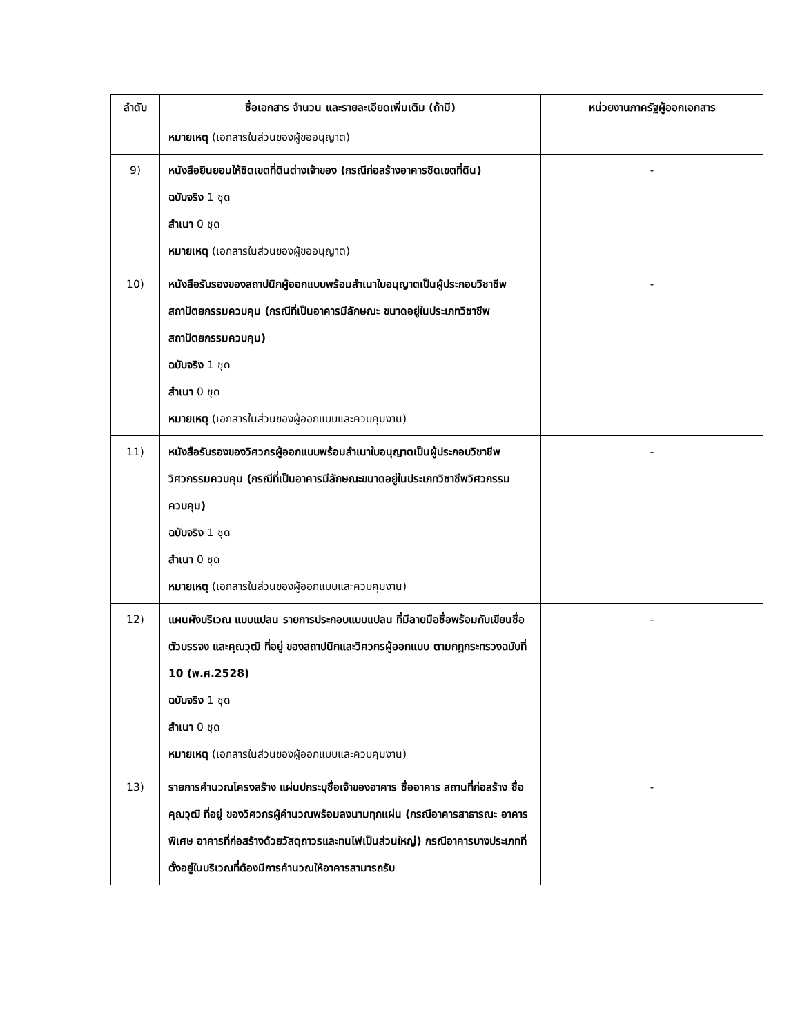| ลำดับ | ชื่อเอกสาร จำนวน และรายละเอียดเพิ่มเติม (ถ้ามี) | หน่วยงานภาครัฐผู้ออกเอกสาร |
| --- | --- | --- |
| | หมายเหตุ (เอกสารในส่วนของผู้ขออนุญาต) | |
| 9) | หนังสือยินยอมให้ชิดเขตที่ดินต่างเจ้าของ (กรณีก่อสร้างอาคารชิดเขตที่ดิน) ฉบับจริง 1 ชุด สำเนา 0 ชุด หมายเหตุ (เอกสารในส่วนของผู้ขออนุญาต) | - |
| 10) | หนังสือรับรองของสถาปนิกผู้ออกแบบพร้อมสำเนาใบอนุญาตเป็นผู้ประกอบวิชาชีพสถาปัตยกรรมควบคุม (กรณีที่เป็นอาคารมีลักษณะ ขนาดอยู่ในประเภทวิชาชีพสถาปัตยกรรมควบคุม) ฉบับจริง 1 ชุด สำเนา 0 ชุด หมายเหตุ (เอกสารในส่วนของผู้ออกแบบและควบคุมงาน) | - |
| 11) | หนังสือรับรองของวิศวกรผู้ออกแบบพร้อมสำเนาใบอนุญาตเป็นผู้ประกอบวิชาชีพวิศวกรรมควบคุม (กรณีที่เป็นอาคารมีลักษณะขนาดอยู่ในประเภทวิชาชีพวิศวกรรมควบคุม) ฉบับจริง 1 ชุด สำเนา 0 ชุด หมายเหตุ (เอกสารในส่วนของผู้ออกแบบและควบคุมงาน) | - |
| 12) | แผนผังบริเวณ แบบแปลน รายการประกอบแบบแปลน ที่มีลายมือชื่อพร้อมกับเขียนชื่อตัวบรรจง และคุณวุฒิ ที่อยู่ ของสถาปนิกและวิศวกรผู้ออกแบบ ตามกฎกระทรวงฉบับที่ 10 (พ.ศ.2528) ฉบับจริง 1 ชุด สำเนา 0 ชุด หมายเหตุ (เอกสารในส่วนของผู้ออกแบบและควบคุมงาน) | - |
| 13) | รายการคำนวณโครงสร้าง แผ่นปกระบุชื่อเจ้าของอาคาร ชื่ออาคาร สถานที่ก่อสร้าง ชื่อ คุณวุฒิ ที่อยู่ ของวิศวกรผู้คำนวณพร้อมลงนามทุกแผ่น (กรณีอาคารสาธารณะ อาคารพิเศษ อาคารที่ก่อสร้างด้วยวัสดุถาวรและทนไฟเป็นส่วนใหญ่) กรณีอาคารบางประเภทที่ตั้งอยู่ในบริเวณที่ต้องมีการคำนวณให้อาคารสามารถรับ | - |